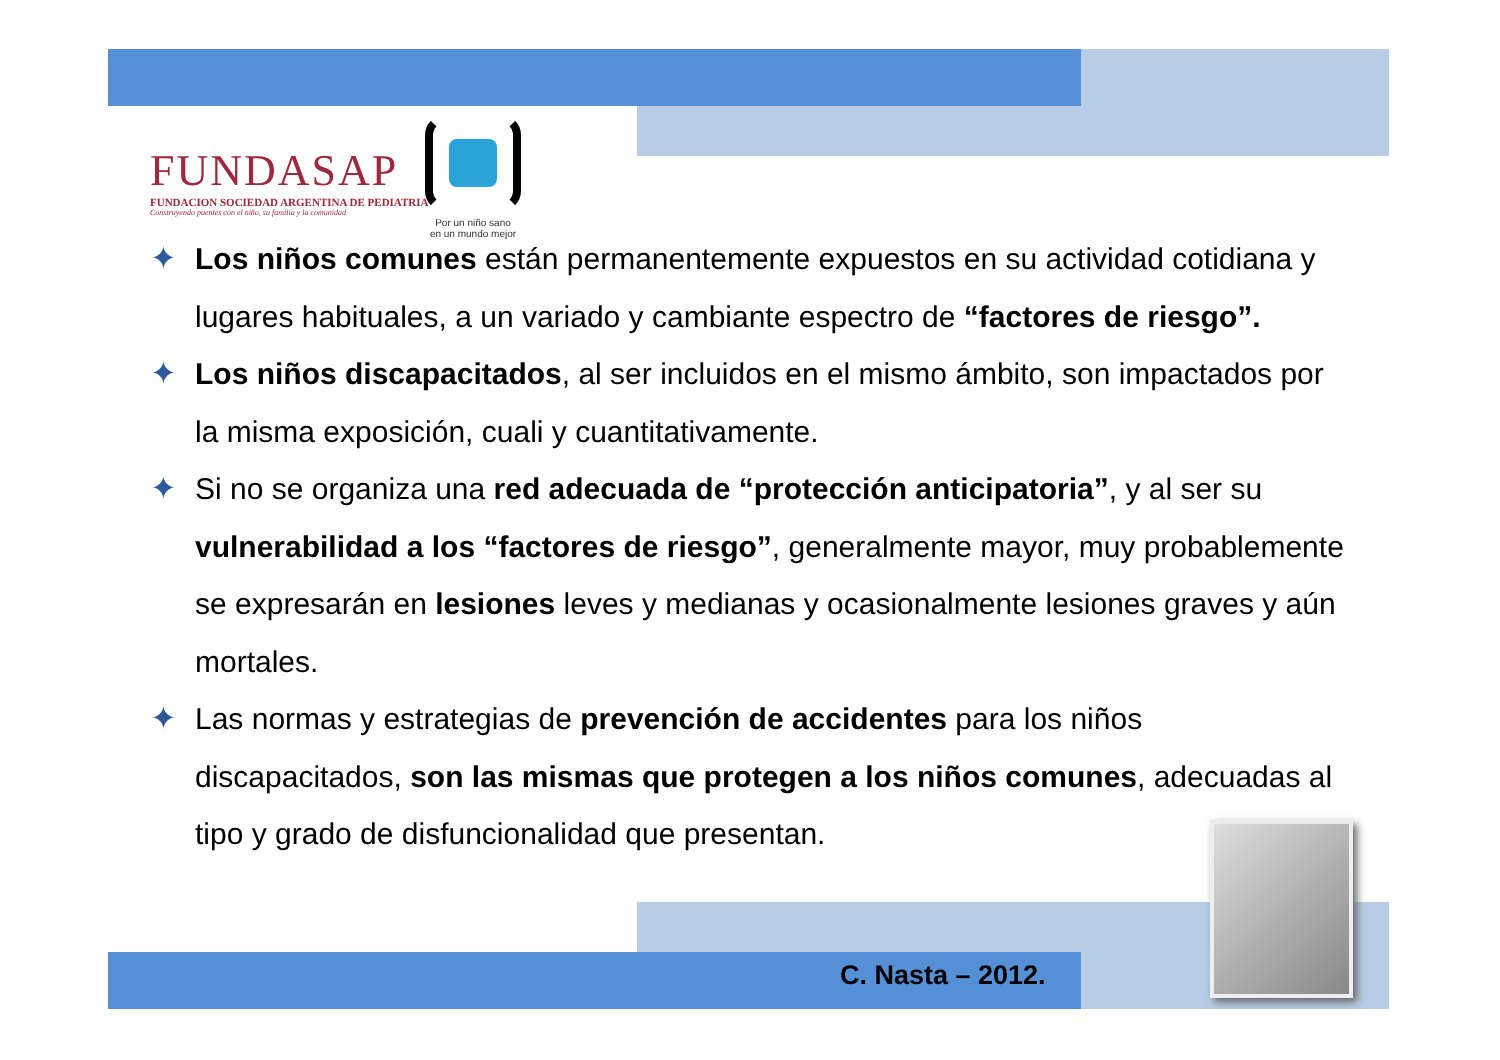FUNDASAP
FUNDACION SOCIEDAD ARGENTINA DE PEDIATRIA
Construyendo puentes con el niño, su familia y la comunidad
Por un niño sano
en un mundo mejor
✦ Los niños comunes están permanentemente expuestos en su actividad cotidiana y lugares habituales, a un variado y cambiante espectro de “factores de riesgo”.
✦ Los niños discapacitados, al ser incluidos en el mismo ámbito, son impactados por la misma exposición, cuali y cuantitativamente.
✦ Si no se organiza una red adecuada de “protección anticipatoria”, y al ser su vulnerabilidad a los “factores de riesgo”, generalmente mayor, muy probablemente se expresarán en lesiones leves y medianas y ocasionalmente lesiones graves y aún mortales.
✦ Las normas y estrategias de prevención de accidentes para los niños discapacitados, son las mismas que protegen a los niños comunes, adecuadas al tipo y grado de disfuncionalidad que presentan.
C. Nasta – 2012.